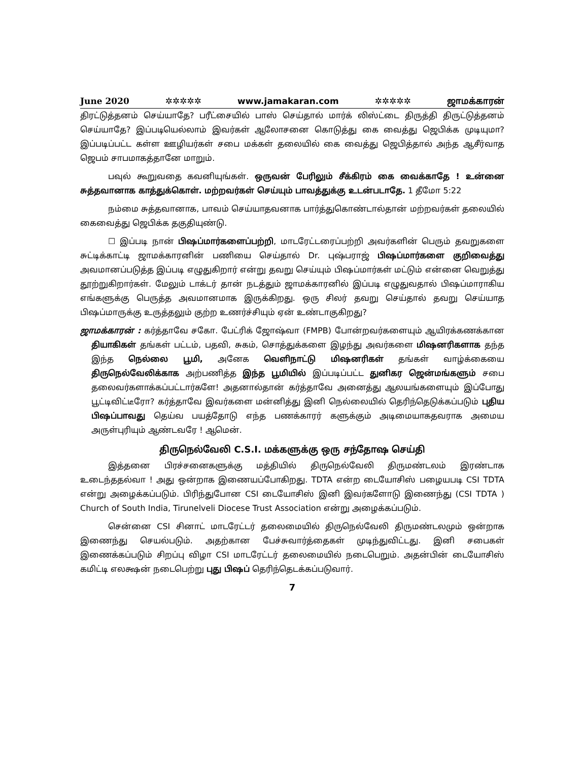June 2020 ✲✲✲✲✲ www.jamakaran.com ✲✲✲✲✲ ஜாமக்காரன்
திரட்டுத்தனம் செய்யாதே? பரீட்சையில் பாஸ் செய்தால் மார்க் லிஸ்ட்டை திருத்தி திருட்டுத்தனம் செய்யாதே? இப்படியெல்லாம் இவர்கள் ஆலோசனை கொடுத்து கை வைத்து ஜெபிக்க முடியுமா? இப்படிப்பட்ட கள்ள ஊழியர்கள் சபை மக்கள் தலையில் கை வைத்து ஜெபித்தால் அந்த ஆசீர்வாத ஜெபம் சாபமாகத்தானே மாறும்.
பவுல் கூறுவதை கவனியுங்கள். ஒருவன் பேரிலும் சீக்கிரம் கை வைக்காதே ! உன்னை சுத்தவானாக காத்துக்கொள். மற்றவர்கள் செய்யும் பாவத்துக்கு உடன்படாதே. 1 தீமோ 5:22
நம்மை சுத்தவானாக, பாவம் செய்யாதவனாக பார்த்துகொண்டால்தான் மற்றவர்கள் தலையில் கைவைத்து ஜெபிக்க தகுதியுண்டு.
☐ இப்படி நான் பிஷப்மார்களைப்பற்றி, மாடரேட்டரைப்பற்றி அவர்களின் பெரும் தவறுகளை சுட்டிக்காட்டி ஜாமக்காரனின் பணியை செய்தால் Dr. புஷ்பராஜ் பிஷப்மார்களை குறிவைத்து அவமானப்படுத்த இப்படி எழுதுகிறார் என்று தவறு செய்யும் பிஷப்மார்கள் மட்டும் என்னை வெறுத்து தூற்றுகிறார்கள். மேலும் டாக்டர் தான் நடத்தும் ஜாமக்காரனில் இப்படி எழுதுவதால் பிஷப்மாராகிய எங்களுக்கு பெருத்த அவமானமாக இருக்கிறது. ஒரு சிலர் தவறு செய்தால் தவறு செய்யாத பிஷப்மாருக்கு உருத்தலும் குற்ற உணர்ச்சியும் ஏன் உண்டாகுகிறது?
ஜாமக்காரன் : கர்த்தாவே சகோ. பேட்ரிக் ஜோஷ்வா (FMPB) போன்றவர்களையும் ஆயிரக்கணக்கான தியாகிகள் தங்கள் பட்டம், பதவி, சுகம், சொத்துக்களை இழந்து அவர்களை மிஷனரிகளாக தந்த இந்த நெல்லை பூமி, அனேக வெளிநாட்டு மிஷனரிகள் தங்கள் வாழ்க்கையை திருநெல்வேலிக்காக அற்பணித்த இந்த பூமியில் இப்படிப்பட்ட துனிகர ஜென்மங்களும் சபை தலைவர்களாக்கப்பட்டார்களே! அதனால்தான் கர்த்தாவே அனைத்து ஆலயங்களையும் இப்போது பூட்டிவிட்டீரோ? கர்த்தாவே இவர்களை மன்னித்து இனி நெல்லையில் தெரிந்தெடுக்கப்படும் புதிய பிஷப்பாவது தெய்வ பயத்தோடு எந்த பணக்காரர் களுக்கும் அடிமையாகதவராக அமைய அருள்புரியும் ஆண்டவரே ! ஆமென்.
திருநெல்வேலி C.S.I. மக்களுக்கு ஒரு சந்தோஷ செய்தி
இத்தனை பிரச்சனைகளுக்கு மத்தியில் திருநெல்வேலி திருமண்டலம் இரண்டாக உடைந்ததல்வா ! அது ஒன்றாக இணையப்போகிறது. TDTA என்ற டையோசிஸ் பழையபடி CSI TDTA என்று அழைக்கப்படும். பிரிந்துபோன CSI டையோசிஸ் இனி இவர்களோடு இணைந்து (CSI TDTA ) Church of South India, Tirunelveli Diocese Trust Association என்று அழைக்கப்படும்.
சென்னை CSI சினாட் மாடரேட்டர் தலைமையில் திருநெல்வேலி திருமண்டலமும் ஒன்றாக இணைந்து செயல்படும். அதற்கான பேச்சுவார்த்தைகள் முடிந்துவிட்டது. இனி சபைகள் இணைக்கப்படும் சிறப்பு விழா CSI மாடரேட்டர் தலைமையில் நடைபெறும். அதன்பின் டையோசிஸ் கமிட்டி எலக்ஷன் நடைபெற்று புது பிஷப் தெரிந்தெடக்கப்படுவார்.
7